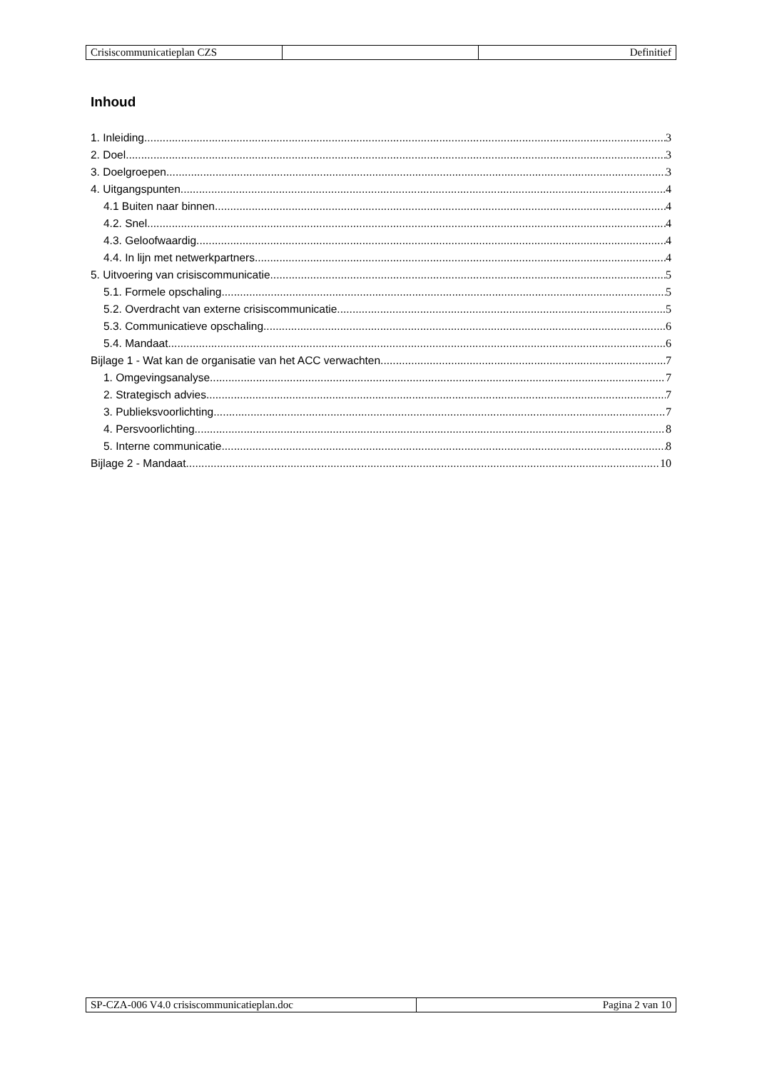| Crisiscommunicatieplan CZS | | Definitief |
Inhoud
1. Inleiding 3
2. Doel 3
3. Doelgroepen 3
4. Uitgangspunten 4
4.1 Buiten naar binnen 4
4.2. Snel 4
4.3. Geloofwaardig 4
4.4. In lijn met netwerkpartners 4
5. Uitvoering van crisiscommunicatie 5
5.1. Formele opschaling 5
5.2. Overdracht van externe crisiscommunicatie 5
5.3. Communicatieve opschaling 6
5.4. Mandaat 6
Bijlage 1 - Wat kan de organisatie van het ACC verwachten 7
1. Omgevingsanalyse 7
2. Strategisch advies 7
3. Publieksvoorlichting 7
4. Persvoorlichting 8
5. Interne communicatie 8
Bijlage 2 - Mandaat 10
| SP-CZA-006 V4.0 crisiscommunicatieplan.doc | Pagina 2 van 10 |